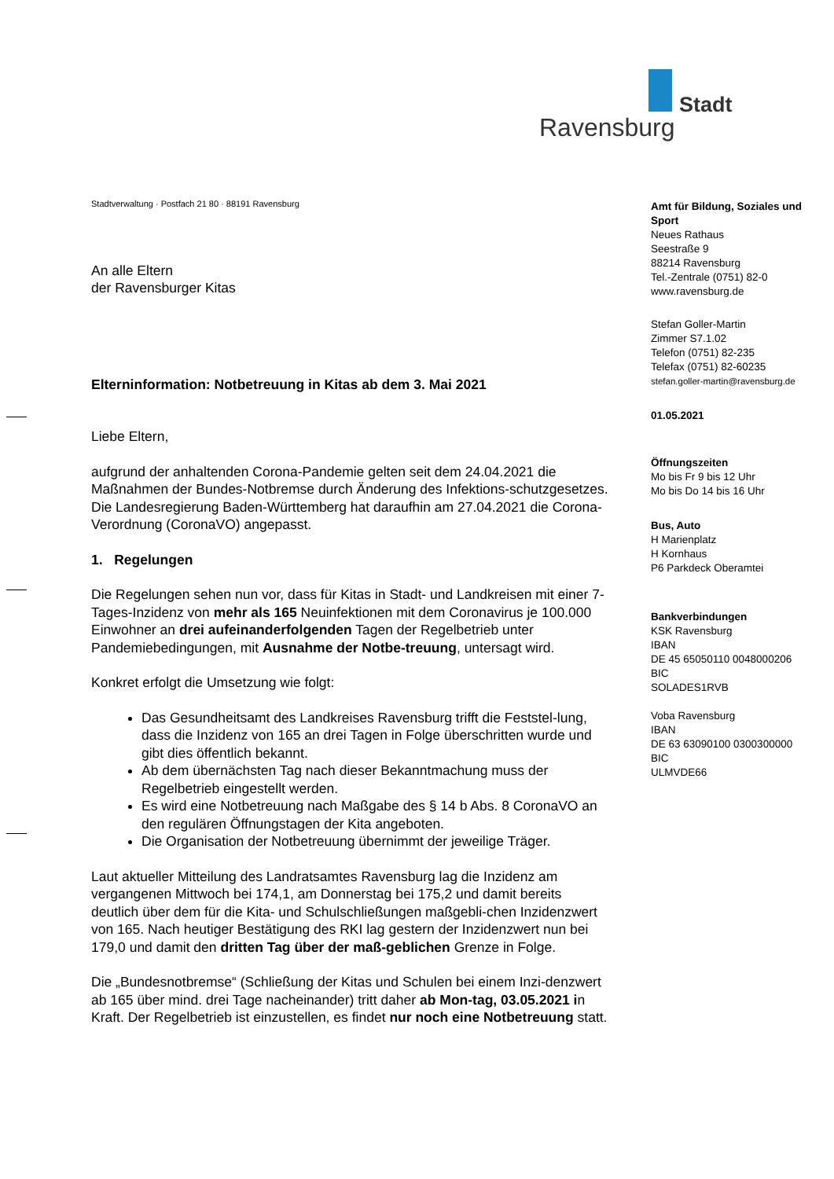Stadt
Ravensburg
Stadtverwaltung · Postfach 21 80 · 88191 Ravensburg
An alle Eltern
der Ravensburger Kitas
Elterninformation: Notbetreuung in Kitas ab dem 3. Mai 2021
Liebe Eltern,
aufgrund der anhaltenden Corona-Pandemie gelten seit dem 24.04.2021 die Maßnahmen der Bundes-Notbremse durch Änderung des Infektions-schutzgesetzes. Die Landesregierung Baden-Württemberg hat daraufhin am 27.04.2021 die Corona-Verordnung (CoronaVO) angepasst.
1. Regelungen
Die Regelungen sehen nun vor, dass für Kitas in Stadt- und Landkreisen mit einer 7-Tages-Inzidenz von mehr als 165 Neuinfektionen mit dem Coronavirus je 100.000 Einwohner an drei aufeinanderfolgenden Tagen der Regelbetrieb unter Pandemiebedingungen, mit Ausnahme der Notbe-treuung, untersagt wird.
Konkret erfolgt die Umsetzung wie folgt:
Das Gesundheitsamt des Landkreises Ravensburg trifft die Feststel-lung, dass die Inzidenz von 165 an drei Tagen in Folge überschritten wurde und gibt dies öffentlich bekannt.
Ab dem übernächsten Tag nach dieser Bekanntmachung muss der Regelbetrieb eingestellt werden.
Es wird eine Notbetreuung nach Maßgabe des § 14 b Abs. 8 CoronaVO an den regulären Öffnungstagen der Kita angeboten.
Die Organisation der Notbetreuung übernimmt der jeweilige Träger.
Laut aktueller Mitteilung des Landratsamtes Ravensburg lag die Inzidenz am vergangenen Mittwoch bei 174,1, am Donnerstag bei 175,2 und damit bereits deutlich über dem für die Kita- und Schulschließungen maßgebli-chen Inzidenzwert von 165. Nach heutiger Bestätigung des RKI lag gestern der Inzidenzwert nun bei 179,0 und damit den dritten Tag über der maß-geblichen Grenze in Folge.
Die „Bundesnotbremse“ (Schließung der Kitas und Schulen bei einem Inzi-denzwert ab 165 über mind. drei Tage nacheinander) tritt daher ab Mon-tag, 03.05.2021 in Kraft. Der Regelbetrieb ist einzustellen, es findet nur noch eine Notbetreuung statt.
Amt für Bildung, Soziales und Sport
Neues Rathaus
Seestraße 9
88214 Ravensburg
Tel.-Zentrale (0751) 82-0
www.ravensburg.de
Stefan Goller-Martin
Zimmer S7.1.02
Telefon (0751) 82-235
Telefax (0751) 82-60235
stefan.goller-martin@ravensburg.de
01.05.2021
Öffnungszeiten
Mo bis Fr 9 bis 12 Uhr
Mo bis Do 14 bis 16 Uhr
Bus, Auto
H Marienplatz
H Kornhaus
P6 Parkdeck Oberamtei
Bankverbindungen
KSK Ravensburg
IBAN
DE 45 65050110 0048000206
BIC
SOLADES1RVB
Voba Ravensburg
IBAN
DE 63 63090100 0300300000
BIC
ULMVDE66